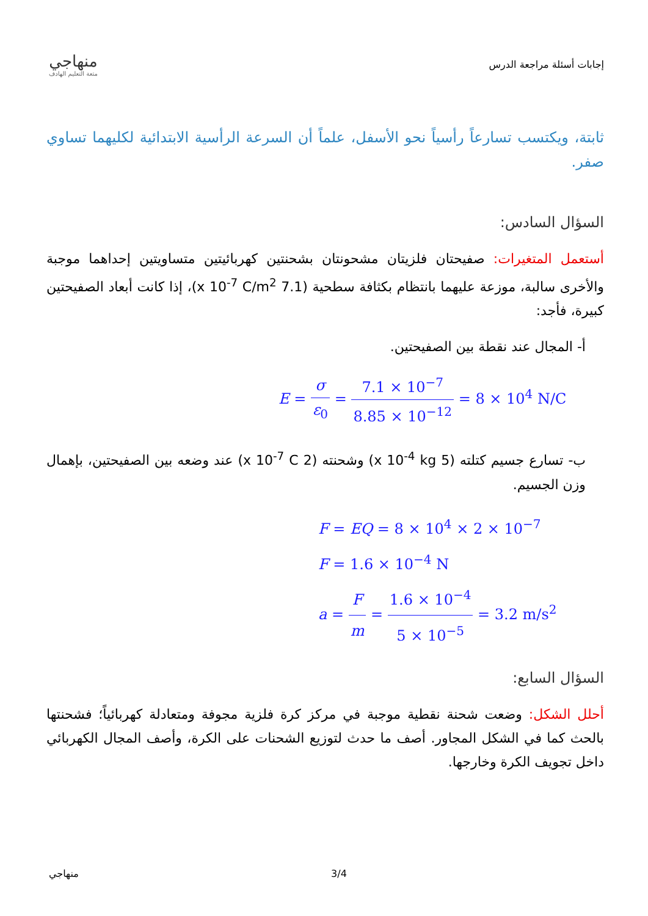إجابات أسئلة مراجعة الدرس
منهاجي
متعة التعليم الهادف
ثابتة، ويكتسب تسارعاً رأسياً نحو الأسفل، علماً أن السرعة الرأسية الابتدائية لكليهما تساوي صفر.
السؤال السادس:
أستعمل المتغيرات: صفيحتان فلزيتان مشحونتان بشحنتين كهربائيتين متساويتين إحداهما موجبة والأخرى سالبة، موزعة عليهما بانتظام بكثافة سطحية (7.1 x 10<sup>-7</sup> C/m<sup>2</sup>)، إذا كانت أبعاد الصفيحتين كبيرة، فأجد:
أ- المجال عند نقطة بين الصفيحتين.
E = σ ε<sub>0</sub> = 7.1 × 10<sup>−7</sup> 8.85 × 10<sup>−12</sup> = 8 × 10<sup>4</sup> N/C
ب- تسارع جسيم كتلته (5 x 10<sup>-4</sup> kg) وشحنته (2 x 10<sup>-7</sup> C) عند وضعه بين الصفيحتين، بإهمال وزن الجسيم.
F = EQ = 8 × 10<sup>4</sup> × 2 × 10<sup>−7</sup>
F = 1.6 × 10<sup>−4</sup> N
a = F m = 1.6 × 10<sup>−4</sup> 5 × 10<sup>−5</sup> = 3.2 m/s<sup>2</sup>
السؤال السابع:
أحلل الشكل: وضعت شحنة نقطية موجبة في مركز كرة فلزية مجوفة ومتعادلة كهربائياً؛ فشحنتها بالحث كما في الشكل المجاور. أصف ما حدث لتوزيع الشحنات على الكرة، وأصف المجال الكهربائي داخل تجويف الكرة وخارجها.
منهاجي 3/4